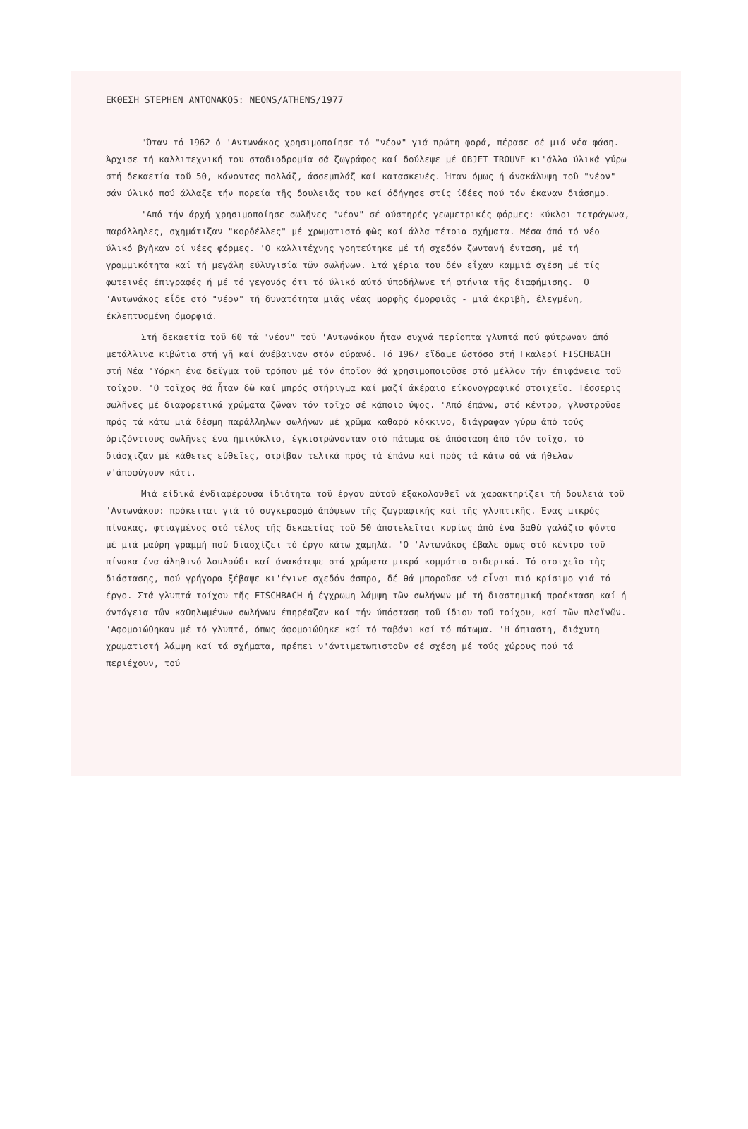ΕΚΘΕΣΗ STEPHEN ANTONAKOS: NEONS/ATHENS/1977
"Όταν τό 1962 ό 'Αντωνάκος χρησιμοποίησε τό "νέον" γιά πρώτη φορά, πέρασε σέ μιά νέα φάση. Άρχισε τή καλλιτεχνική του σταδιοδρομία σά ζωγράφος καί δούλεψε μέ OBJET TROUVE κι'άλλα ύλικά γύρω στή δεκαετία τοῦ 50, κάνοντας πολλάζ, άσσεμπλάζ καί κατασκευές. Ήταν όμως ή άνακάλυψη τοῦ "νέον" σάν ύλικό πού άλλαξε τήν πορεία τῆς δουλειᾶς του καί όδήγησε στίς ίδέες πού τόν έκαναν διάσημο.
'Από τήν άρχή χρησιμοποίησε σωλῆνες "νέον" σέ αύστηρές γεωμετρικές φόρμες: κύκλοι τετράγωνα, παράλληλες, σχημάτιζαν "κορδέλλες" μέ χρωματιστό φῶς καί άλλα τέτοια σχήματα. Μέσα άπό τό νέο ύλικό βγῆκαν οί νέες φόρμες. 'Ο καλλιτέχνης γοητεύτηκε μέ τή σχεδόν ζωντανή ένταση, μέ τή γραμμικότητα καί τή μεγάλη εύλυγισία τῶν σωλήνων. Στά χέρια του δέν εἶχαν καμμιά σχέση μέ τίς φωτεινές έπιγραφές ή μέ τό γεγονός ότι τό ύλικό αύτό ύποδήλωνε τή φτήνια τῆς διαφήμισης. 'Ο 'Αντωνάκος εἶδε στό "νέον" τή δυνατότητα μιᾶς νέας μορφῆς όμορφιᾶς - μιά άκριβῆ, έλεγμένη, έκλεπτυσμένη όμορφιά.
Στή δεκαετία τοῦ 60 τά "νέον" τοῦ 'Αντωνάκου ἦταν συχνά περίοπτα γλυπτά πού φύτρωναν άπό μετάλλινα κιβώτια στή γῆ καί άνέβαιναν στόν ούρανό. Τό 1967 εἴδαμε ώστόσο στή Γκαλερί FISCHBACH στή Νέα 'Υόρκη ένα δεῖγμα τοῦ τρόπου μέ τόν όποῖον θά χρησιμοποιοῦσε στό μέλλον τήν έπιφάνεια τοῦ τοίχου. 'Ο τοῖχος θά ἦταν δῶ καί μπρός στήριγμα καί μαζί άκέραιο είκονογραφικό στοιχεῖο. Τέσσερις σωλῆνες μέ διαφορετικά χρώματα ζῶναν τόν τοῖχο σέ κάποιο ύψος. 'Από έπάνω, στό κέντρο, γλυστροῦσε πρός τά κάτω μιά δέσμη παράλληλων σωλήνων μέ χρῶμα καθαρό κόκκινο, διάγραφαν γύρω άπό τούς όριζόντιους σωλῆνες ένα ήμικύκλιο, έγκιστρώνονταν στό πάτωμα σέ άπόσταση άπό τόν τοῖχο, τό διάσχιζαν μέ κάθετες εύθεῖες, στρίβαν τελικά πρός τά έπάνω καί πρός τά κάτω σά νά ἤθελαν ν'άποφύγουν κάτι.
Μιά είδικά ένδιαφέρουσα ίδιότητα τοῦ έργου αύτοῦ έξακολουθεῖ νά χαρακτηρίζει τή δουλειά τοῦ 'Αντωνάκου: πρόκειται γιά τό συγκερασμό άπόψεων τῆς ζωγραφικῆς καί τῆς γλυπτικῆς. Ένας μικρός πίνακας, φτιαγμένος στό τέλος τῆς δεκαετίας τοῦ 50 άποτελεῖται κυρίως άπό ένα βαθύ γαλάζιο φόντο μέ μιά μαύρη γραμμή πού διασχίζει τό έργο κάτω χαμηλά. 'Ο 'Αντωνάκος έβαλε όμως στό κέντρο τοῦ πίνακα ένα άληθινό λουλούδι καί άνακάτεψε στά χρώματα μικρά κομμάτια σιδερικά. Τό στοιχεῖο τῆς διάστασης, πού γρήγορα ξέβαψε κι'έγινε σχεδόν άσπρο, δέ θά μποροῦσε νά εἶναι πιό κρίσιμο γιά τό έργο. Στά γλυπτά τοίχου τῆς FISCHBACH ή έγχρωμη λάμψη τῶν σωλήνων μέ τή διαστημική προέκταση καί ή άντάγεια τῶν καθηλωμένων σωλήνων έπηρέαζαν καί τήν ύπόσταση τοῦ ίδιου τοῦ τοίχου, καί τῶν πλαϊνῶν. 'Αφομοιώθηκαν μέ τό γλυπτό, όπως άφομοιώθηκε καί τό ταβάνι καί τό πάτωμα. 'Η άπιαστη, διάχυτη χρωματιστή λάμψη καί τά σχήματα, πρέπει ν'άντιμετωπιστοῦν σέ σχέση μέ τούς χώρους πού τά περιέχουν, τού